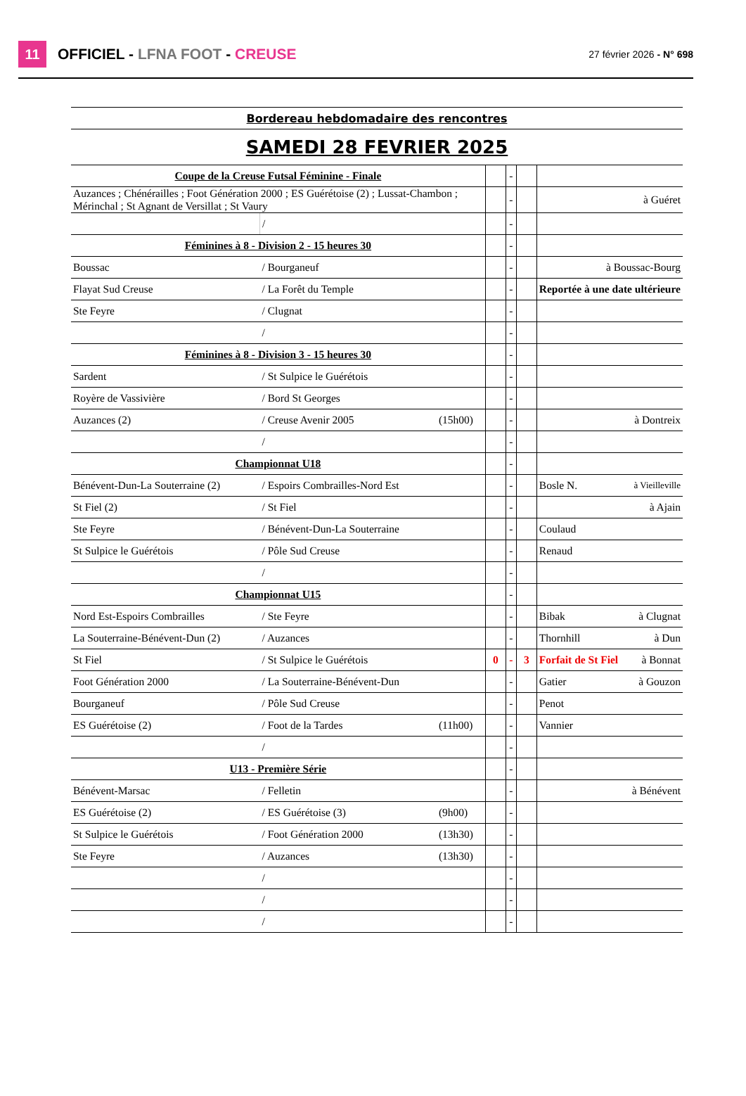11
OFFICIEL - LFNA FOOT - CREUSE
27 février 2026 - N° 698
| Bordereau hebdomadaire des rencontres | | | | | | | |
| SAMEDI 28 FEVRIER 2025 | | | | | | | |
| Coupe de la Creuse Futsal Féminine - Finale | | | | - | | | |
| Auzances ; Chénérailles ; Foot Génération 2000 ; ES Guérétoise (2) ; Lussat-Chambon ; Mérinchal ; St Agnant de Versillat ; St Vaury | | | | - | | | à Guéret |
| | / | | | - | | | |
| Féminines à 8 - Division 2 - 15 heures 30 | | | | - | | | |
| Boussac | / Bourganeuf | | | - | | à Boussac-Bourg | |
| Flayat Sud Creuse | / La Forêt du Temple | | | - | | Reportée à une date ultérieure | |
| Ste Feyre | / Clugnat | | | - | | | |
| | / | | | - | | | |
| Féminines à 8 - Division 3 - 15 heures 30 | | | | - | | | |
| Sardent | / St Sulpice le Guérétois | | | - | | | |
| Royère de Vassivière | / Bord St Georges | | | - | | | |
| Auzances (2) | / Creuse Avenir 2005 | (15h00) | | - | | | à Dontreix |
| | / | | | - | | | |
| Championnat U18 | | | | - | | | |
| Bénévent-Dun-La Souterraine (2) | / Espoirs Combrailles-Nord Est | | | - | | Bosle N. | à Vieilleville |
| St Fiel (2) | / St Fiel | | | - | | | à Ajain |
| Ste Feyre | / Bénévent-Dun-La Souterraine | | | - | | Coulaud | |
| St Sulpice le Guérétois | / Pôle Sud Creuse | | | - | | Renaud | |
| | / | | | - | | | |
| Championnat U15 | | | | - | | | |
| Nord Est-Espoirs Combrailles | / Ste Feyre | | | - | | Bibak | à Clugnat |
| La Souterraine-Bénévent-Dun (2) | / Auzances | | | - | | Thornhill | à Dun |
| St Fiel | / St Sulpice le Guérétois | | 0 | - | 3 | Forfait de St Fiel | à Bonnat |
| Foot Génération 2000 | / La Souterraine-Bénévent-Dun | | | - | | Gatier | à Gouzon |
| Bourganeuf | / Pôle Sud Creuse | | | - | | Penot | |
| ES Guérétoise (2) | / Foot de la Tardes | (11h00) | | - | | Vannier | |
| | / | | | - | | | |
| U13 - Première Série | | | | - | | | |
| Bénévent-Marsac | / Felletin | | | - | | | à Bénévent |
| ES Guérétoise (2) | / ES Guérétoise (3) | (9h00) | | - | | | |
| St Sulpice le Guérétois | / Foot Génération 2000 | (13h30) | | - | | | |
| Ste Feyre | / Auzances | (13h30) | | - | | | |
| | / | | | - | | | |
| | / | | | - | | | |
| | / | | | - | | | |